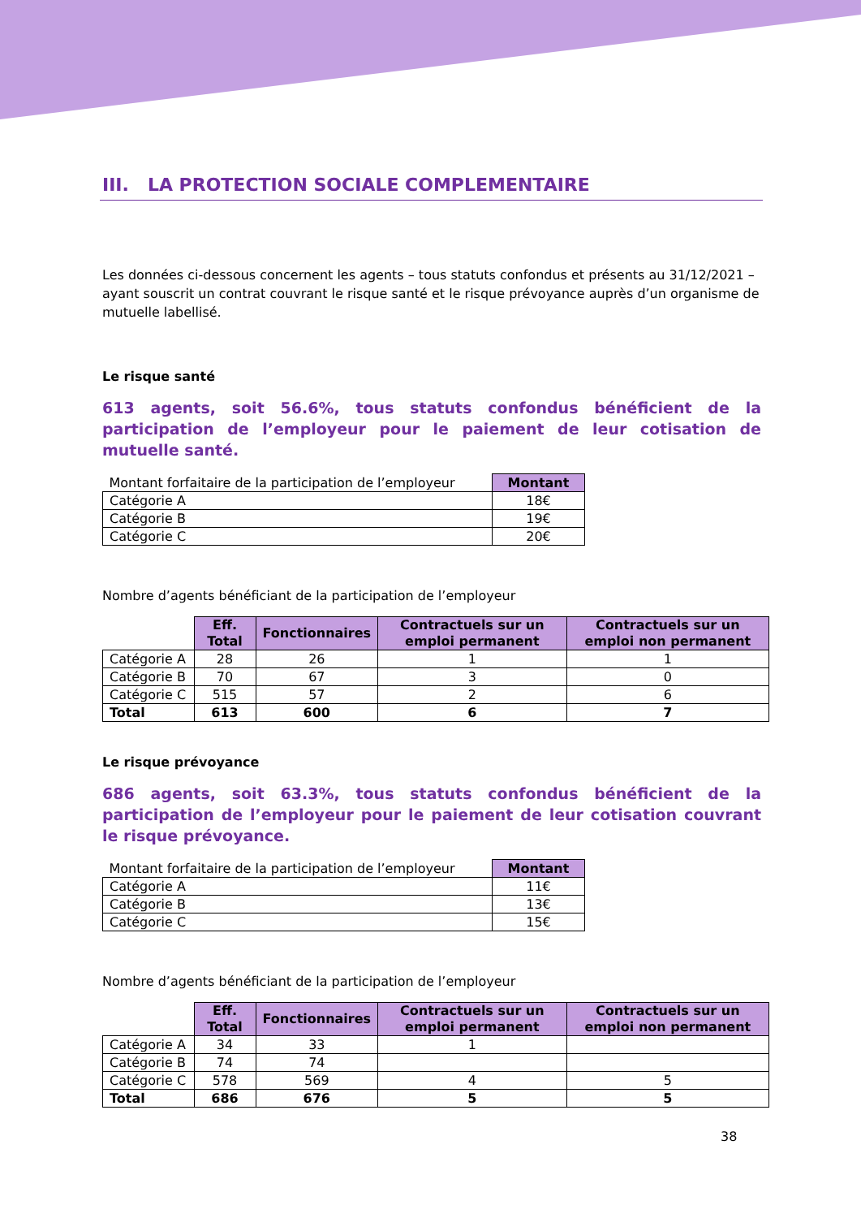III. LA PROTECTION SOCIALE COMPLEMENTAIRE
Les données ci-dessous concernent les agents – tous statuts confondus et présents au 31/12/2021 – ayant souscrit un contrat couvrant le risque santé et le risque prévoyance auprès d’un organisme de mutuelle labellisé.
Le risque santé
613 agents, soit 56.6%, tous statuts confondus bénéficient de la participation de l’employeur pour le paiement de leur cotisation de mutuelle santé.
| Montant forfaitaire de la participation de l’employeur | Montant |
| Catégorie A | 18€ |
| Catégorie B | 19€ |
| Catégorie C | 20€ |
Nombre d’agents bénéficiant de la participation de l’employeur
| | Eff. Total | Fonctionnaires | Contractuels sur un emploi permanent | Contractuels sur un emploi non permanent |
| Catégorie A | 28 | 26 | 1 | 1 |
| Catégorie B | 70 | 67 | 3 | 0 |
| Catégorie C | 515 | 57 | 2 | 6 |
| Total | 613 | 600 | 6 | 7 |
Le risque prévoyance
686 agents, soit 63.3%, tous statuts confondus bénéficient de la participation de l’employeur pour le paiement de leur cotisation couvrant le risque prévoyance.
| Montant forfaitaire de la participation de l’employeur | Montant |
| Catégorie A | 11€ |
| Catégorie B | 13€ |
| Catégorie C | 15€ |
Nombre d’agents bénéficiant de la participation de l’employeur
| | Eff. Total | Fonctionnaires | Contractuels sur un emploi permanent | Contractuels sur un emploi non permanent |
| Catégorie A | 34 | 33 | 1 | |
| Catégorie B | 74 | 74 | | |
| Catégorie C | 578 | 569 | 4 | 5 |
| Total | 686 | 676 | 5 | 5 |
38